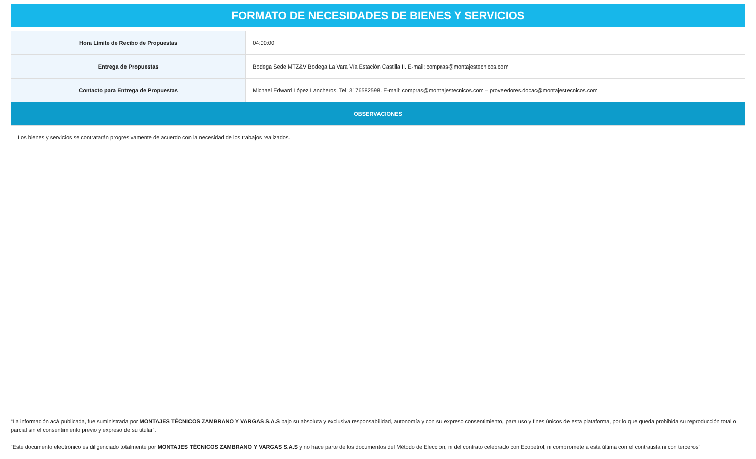FORMATO DE NECESIDADES DE BIENES Y SERVICIOS
| Hora Límite de Recibo de Propuestas | 04:00:00 |
| Entrega de Propuestas | Bodega Sede MTZ&V Bodega La Vara Vía Estación Castilla II. E-mail: compras@montajestecnicos.com |
| Contacto para Entrega de Propuestas | Michael Edward López Lancheros. Tel: 3176582598. E-mail: compras@montajestecnicos.com – proveedores.docac@montajestecnicos.com |
| OBSERVACIONES | |
| Los bienes y servicios se contratarán progresivamente de acuerdo con la necesidad de los trabajos realizados. | |
“La información acá publicada, fue suministrada por MONTAJES TÉCNICOS ZAMBRANO Y VARGAS S.A.S bajo su absoluta y exclusiva responsabilidad, autonomía y con su expreso consentimiento, para uso y fines únicos de esta plataforma, por lo que queda prohibida su reproducción total o parcial sin el consentimiento previo y expreso de su titular”.
“Este documento electrónico es diligenciado totalmente por MONTAJES TÉCNICOS ZAMBRANO Y VARGAS S.A.S y no hace parte de los documentos del Método de Elección, ni del contrato celebrado con Ecopetrol, ni compromete a esta última con el contratista ni con terceros”